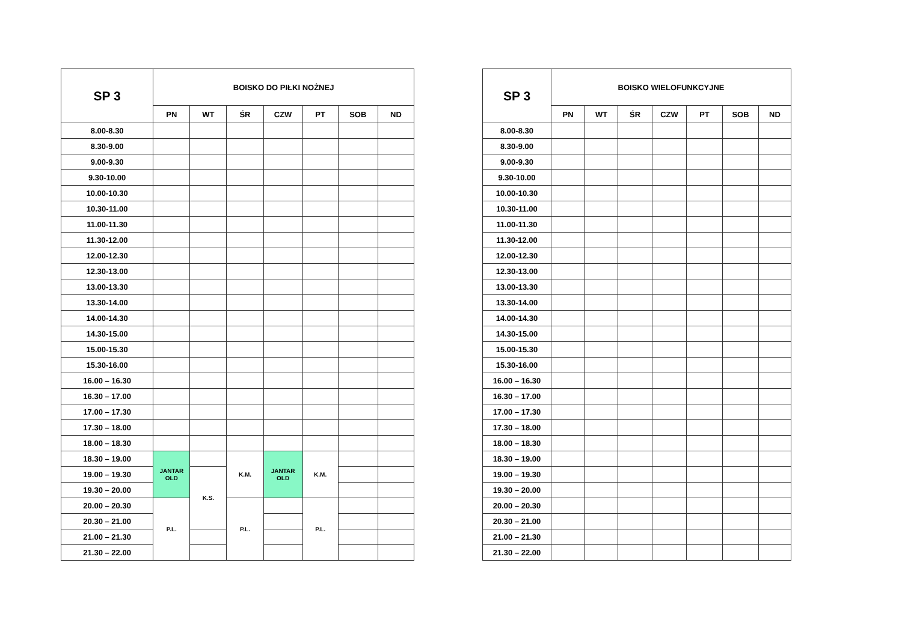| SP 3 | BOISKO DO PIŁKI NOŻNEJ | | | | | | |
| --- | --- | --- | --- | --- | --- | --- | --- |
| | PN | WT | ŚR | CZW | PT | SOB | ND |
| 8.00-8.30 | | | | | | | |
| 8.30-9.00 | | | | | | | |
| 9.00-9.30 | | | | | | | |
| 9.30-10.00 | | | | | | | |
| 10.00-10.30 | | | | | | | |
| 10.30-11.00 | | | | | | | |
| 11.00-11.30 | | | | | | | |
| 11.30-12.00 | | | | | | | |
| 12.00-12.30 | | | | | | | |
| 12.30-13.00 | | | | | | | |
| 13.00-13.30 | | | | | | | |
| 13.30-14.00 | | | | | | | |
| 14.00-14.30 | | | | | | | |
| 14.30-15.00 | | | | | | | |
| 15.00-15.30 | | | | | | | |
| 15.30-16.00 | | | | | | | |
| 16.00 – 16.30 | | | | | | | |
| 16.30 – 17.00 | | | | | | | |
| 17.00 – 17.30 | | | | | | | |
| 17.30 – 18.00 | | | | | | | |
| 18.00 – 18.30 | | | | | | | |
| 18.30 – 19.00 | JANTAR OLD | | K.M. | JANTAR OLD | K.M. | | |
| 19.00 – 19.30 | | K.S. | | | | | |
| 19.30 – 20.00 | | | | | | | |
| 20.00 – 20.30 | P.L. | | P.L. | | P.L. | | |
| 20.30 – 21.00 | | | | | | | |
| 21.00 – 21.30 | | | | | | | |
| 21.30 – 22.00 | | | | | | | |
| SP 3 | BOISKO WIELOFUNKCYJNE | | | | | | |
| --- | --- | --- | --- | --- | --- | --- | --- |
| | PN | WT | ŚR | CZW | PT | SOB | ND |
| 8.00-8.30 | | | | | | | |
| 8.30-9.00 | | | | | | | |
| 9.00-9.30 | | | | | | | |
| 9.30-10.00 | | | | | | | |
| 10.00-10.30 | | | | | | | |
| 10.30-11.00 | | | | | | | |
| 11.00-11.30 | | | | | | | |
| 11.30-12.00 | | | | | | | |
| 12.00-12.30 | | | | | | | |
| 12.30-13.00 | | | | | | | |
| 13.00-13.30 | | | | | | | |
| 13.30-14.00 | | | | | | | |
| 14.00-14.30 | | | | | | | |
| 14.30-15.00 | | | | | | | |
| 15.00-15.30 | | | | | | | |
| 15.30-16.00 | | | | | | | |
| 16.00 – 16.30 | | | | | | | |
| 16.30 – 17.00 | | | | | | | |
| 17.00 – 17.30 | | | | | | | |
| 17.30 – 18.00 | | | | | | | |
| 18.00 – 18.30 | | | | | | | |
| 18.30 – 19.00 | | | | | | | |
| 19.00 – 19.30 | | | | | | | |
| 19.30 – 20.00 | | | | | | | |
| 20.00 – 20.30 | | | | | | | |
| 20.30 – 21.00 | | | | | | | |
| 21.00 – 21.30 | | | | | | | |
| 21.30 – 22.00 | | | | | | | |